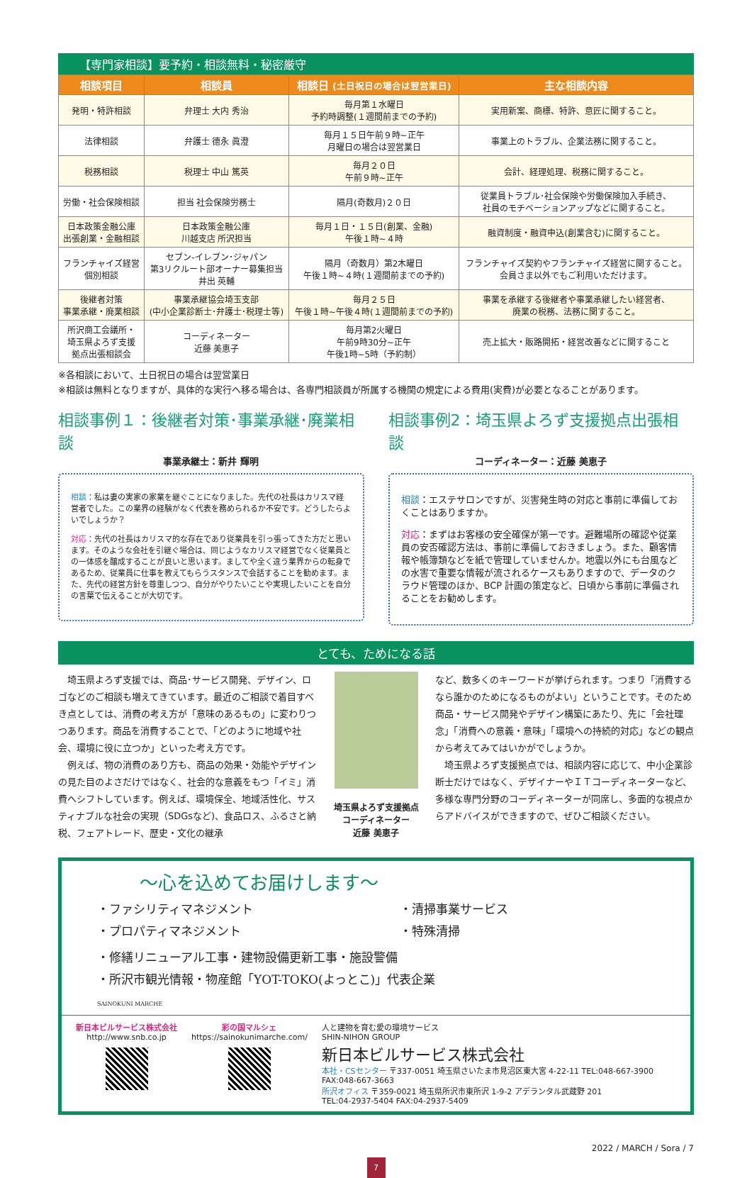【専門家相談】要予約・相談無料・秘密厳守
| 相談項目 | 相談員 | 相談日 (土日祝日の場合は翌営業日) | 主な相談内容 |
| --- | --- | --- | --- |
| 発明・特許相談 | 弁理士 大内 秀治 | 毎月第１水曜日 予約時調整(１週間前までの予約) | 実用新案、商標、特許、意匠に関すること。 |
| 法律相談 | 弁護士 德永 眞澄 | 毎月１５日午前９時~正午 月曜日の場合は翌営業日 | 事業上のトラブル、企業法務に関すること。 |
| 税務相談 | 税理士 中山 篤英 | 毎月２０日 午前９時~正午 | 会計、経理処理、税務に関すること。 |
| 労働・社会保険相談 | 担当 社会保険労務士 | 隔月(奇数月)２０日 | 従業員トラブル･社会保険や労働保険加入手続き、 社員のモチベーションアップなどに関すること。 |
| 日本政策金融公庫 出張創業・金融相談 | 日本政策金融公庫 川越支店 所沢担当 | 毎月１日・１５日(創業、金融) 午後１時~４時 | 融資制度・融資申込(創業含む)に関すること。 |
| フランチャイズ経営 個別相談 | セブン-イレブン･ジャパン 第3リクルート部オーナー募集担当 井出 英輔 | 隔月（奇数月）第2木曜日 午後１時~４時(１週間前までの予約) | フランチャイズ契約やフランチャイズ経営に関すること。 会員さま以外でもご利用いただけます。 |
| 後継者対策 事業承継・廃業相談 | 事業承継協会埼玉支部 (中小企業診断士･弁護士･税理士等) | 毎月２５日 午後１時~午後４時(１週間前までの予約) | 事業を承継する後継者や事業承継したい経営者、 廃業の税務、法務に関すること。 |
| 所沢商工会議所・ 埼玉県よろず支援 拠点出張相談会 | コーディネーター 近藤 美恵子 | 毎月第2火曜日 午前9時30分~正午 午後1時~5時（予約制） | 売上拡大・販路開拓・経営改善などに関すること |
※各相談において、土日祝日の場合は翌営業日
※相談は無料となりますが、具体的な実行へ移る場合は、各専門相談員が所属する機関の規定による費用(実費)が必要となることがあります。
相談事例１：後継者対策･事業承継･廃業相談
事業承継士：新井 輝明
相談：私は妻の実家の家業を継ぐことになりました。先代の社長はカリスマ経営者でした。この業界の経験がなく代表を務められるか不安です。どうしたらよいでしょうか？
対応：先代の社長はカリスマ的な存在であり従業員を引っ張ってきた方だと思います。そのような会社を引継ぐ場合は、同じようなカリスマ経営でなく従業員との一体感を醸成することが良いと思います。ましてや全く違う業界からの転身であるため、従業員に仕事を教えてもらうスタンスで会話することを勧めます。また、先代の経営方針を尊重しつつ、自分がやりたいことや実現したいことを自分の言葉で伝えることが大切です。
相談事例2：埼玉県よろず支援拠点出張相談
コーディネーター：近藤 美恵子
相談：エステサロンですが、災害発生時の対応と事前に準備しておくことはありますか。
対応：まずはお客様の安全確保が第一です。避難場所の確認や従業員の安否確認方法は、事前に準備しておきましょう。また、顧客情報や帳簿類などを紙で管理していませんか。地震以外にも台風などの水害で重要な情報が流されるケースもありますので、データのクラウド管理のほか、BCP 計画の策定など、日頃から事前に準備されることをお勧めします。
とても、ためになる話
　埼玉県よろず支援では、商品･サービス開発、デザイン、ロゴなどのご相談も増えてきています。最近のご相談で着目すべき点としては、消費の考え方が「意味のあるもの」に変わりつつあります。商品を消費することで、「どのように地域や社会、環境に役に立つか」といった考え方です。
　例えば、物の消費のあり方も、商品の効果・効能やデザインの見た目のよさだけではなく、社会的な意義をもつ「イミ」消費へシフトしています。例えば、環境保全、地域活性化、サスティナブルな社会の実現（SDGsなど)、食品ロス、ふるさと納税、フェアトレード、歴史・文化の継承
埼玉県よろず支援拠点
コーディネーター
近藤 美恵子
など、数多くのキーワードが挙げられます。つまり「消費するなら誰かのためになるものがよい」ということです。そのため商品・サービス開発やデザイン構築にあたり、先に「会社理念」「消費への意義・意味」「環境への持続的対応」などの観点から考えてみてはいかがでしょうか。
　埼玉県よろず支援拠点では、相談内容に応じて、中小企業診断士だけではなく、デザイナーやＩＴコーディネーターなど、多様な専門分野のコーディネーターが同席し、多面的な視点からアドバイスができますので、ぜひご相談ください。
～心を込めてお届けします～
・ファシリティマネジメント
・プロパティマネジメント
・清掃事業サービス
・特殊清掃
・修繕リニューアル工事・建物設備更新工事・施設警備
・所沢市観光情報・物産館「YOT-TOKO(よっとこ)」代表企業
SAINOKUNI MARCHE
新日本ビルサービス株式会社
http://www.snb.co.jp
彩の国マルシェ
https://sainokunimarche.com/
人と建物を育む愛の環境サービス
SHIN-NIHON GROUP
新日本ビルサービス株式会社
本社・CSセンター 〒337-0051 埼玉県さいたま市見沼区東大宮 4-22-11 TEL:048-667-3900 FAX:048-667-3663
所沢オフィス 〒359-0021 埼玉県所沢市東所沢 1-9-2 アデランタル武蔵野 201
TEL:04-2937-5404 FAX:04-2937-5409
2022 / MARCH / Sora / 7
7